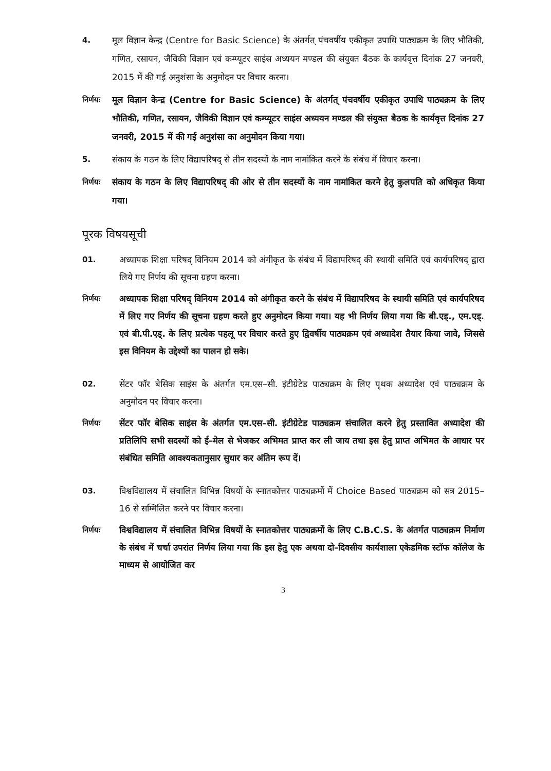4. मूल विज्ञान केन्द्र (Centre for Basic Science) के अंतर्गत् पंचवर्षीय एकीकृत उपाधि पाठ्यक्रम के लिए भौतिकी, गणित, रसायन, जैविकी विज्ञान एवं कम्प्यूटर साइंस अध्ययन मण्डल की संयुक्त बैठक के कार्यवृत्त दिनांक 27 जनवरी, 2015 में की गई अनुशंसा के अनुमोदन पर विचार करना।
निर्णयः
मूल विज्ञान केन्द्र (Centre for Basic Science) के अंतर्गत् पंचवर्षीय एकीकृत उपाधि पाठ्यक्रम के लिए भौतिकी, गणित, रसायन, जैविकी विज्ञान एवं कम्प्यूटर साइंस अध्ययन मण्डल की संयुक्त बैठक के कार्यवृत्त दिनांक 27 जनवरी, 2015 में की गई अनुशंसा का अनुमोदन किया गया।
5. संकाय के गठन के लिए विद्यापरिषद् से तीन सदस्यों के नाम नामांकित करने के संबंध में विचार करना।
निर्णयः
संकाय के गठन के लिए विद्यापरिषद् की ओर से तीन सदस्यों के नाम नामांकित करने हेतु कुलपति को अधिकृत किया गया।
पूरक विषयसूची
01. अध्यापक शिक्षा परिषद् विनियम 2014 को अंगीकृत के संबंध में विद्यापरिषद् की स्थायी समिति एवं कार्यपरिषद् द्वारा लिये गए निर्णय की सूचना ग्रहण करना।
निर्णयः अध्यापक शिक्षा परिषद् विनियम 2014 को अंगीकृत करने के संबंध में विद्यापरिषद के स्थायी समिति एवं कार्यपरिषद में लिए गए निर्णय की सूचना ग्रहण करते हुए अनुमोदन किया गया। यह भी निर्णय लिया गया कि बी.एड्., एम.एड्. एवं बी.पी.एड्. के लिए प्रत्येक पहलू पर विचार करते हुए द्विवर्षीय पाठ्यक्रम एवं अध्यादेश तैयार किया जावे, जिससे इस विनियम के उद्देश्यों का पालन हो सके।
02. सेंटर फॉर बेसिक साइंस के अंतर्गत एम.एस–सी. इंटीग्रेटेड पाठ्यक्रम के लिए पृथक अध्यादेश एवं पाठ्यक्रम के अनुमोदन पर विचार करना।
निर्णयः सेंटर फॉर बेसिक साइंस के अंतर्गत एम.एस–सी. इंटीग्रेटेड पाठ्यक्रम संचालित करने हेतु प्रस्तावित अध्यादेश की प्रतिलिपि सभी सदस्यों को ई–मेल से भेजकर अभिमत प्राप्त कर ली जाय तथा इस हेतु प्राप्त अभिमत के आधार पर संबंधित समिति आवश्यकतानुसार सुधार कर अंतिम रूप दें।
03. विश्वविद्यालय में संचालित विभिन्न विषयों के स्नातकोत्तर पाठ्यक्रमों में Choice Based पाठ्यक्रम को सत्र 2015–16 से सम्मिलित करने पर विचार करना।
निर्णयः विश्वविद्यालय में संचालित विभिन्न विषयों के स्नातकोत्तर पाठ्यक्रमों के लिए C.B.C.S. के अंतर्गत पाठ्यक्रम निर्माण के संबंध में चर्चा उपरांत निर्णय लिया गया कि इस हेतु एक अथवा दो–दिवसीय कार्यशाला एकेडमिक स्टॉफ कॉलेज के माध्यम से आयोजित कर
3